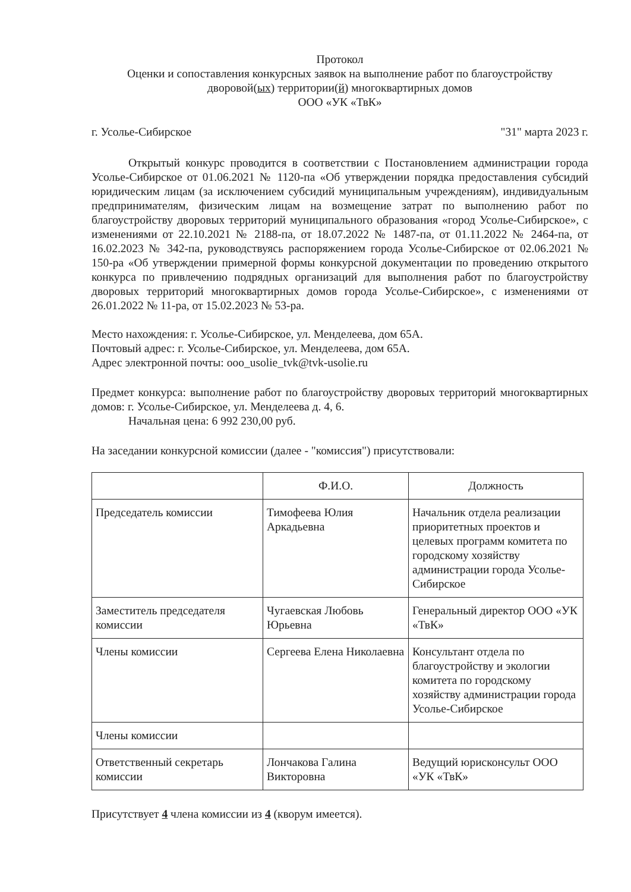Протокол
Оценки и сопоставления конкурсных заявок на выполнение работ по благоустройству
дворовой(ых) территории(й) многоквартирных домов
ООО «УК «ТвК»
г. Усолье-Сибирское "31" марта 2023 г.
Открытый конкурс проводится в соответствии с Постановлением администрации города Усолье-Сибирское от 01.06.2021 № 1120-па «Об утверждении порядка предоставления субсидий юридическим лицам (за исключением субсидий муниципальным учреждениям), индивидуальным предпринимателям, физическим лицам на возмещение затрат по выполнению работ по благоустройству дворовых территорий муниципального образования «город Усолье-Сибирское», с изменениями от 22.10.2021 № 2188-па, от 18.07.2022 № 1487-па, от 01.11.2022 № 2464-па, от 16.02.2023 № 342-па, руководствуясь распоряжением города Усолье-Сибирское от 02.06.2021 № 150-ра «Об утверждении примерной формы конкурсной документации по проведению открытого конкурса по привлечению подрядных организаций для выполнения работ по благоустройству дворовых территорий многоквартирных домов города Усолье-Сибирское», с изменениями от 26.01.2022 № 11-ра, от 15.02.2023 № 53-ра.
Место нахождения: г. Усолье-Сибирское, ул. Менделеева, дом 65А.
Почтовый адрес: г. Усолье-Сибирское, ул. Менделеева, дом 65А.
Адрес электронной почты: ooo_usolie_tvk@tvk-usolie.ru
Предмет конкурса: выполнение работ по благоустройству дворовых территорий многоквартирных домов: г. Усолье-Сибирское, ул. Менделеева д. 4, 6.
Начальная цена: 6 992 230,00 руб.
На заседании конкурсной комиссии (далее - "комиссия") присутствовали:
| | Ф.И.О. | Должность |
| --- | --- | --- |
| Председатель комиссии | Тимофеева Юлия Аркадьевна | Начальник отдела реализации приоритетных проектов и целевых программ комитета по городскому хозяйству администрации города Усолье-Сибирское |
| Заместитель председателя комиссии | Чугаевская Любовь Юрьевна | Генеральный директор ООО «УК «ТвК» |
| Члены комиссии | Сергеева Елена Николаевна | Консультант отдела по благоустройству и экологии комитета по городскому хозяйству администрации города Усолье-Сибирское |
| Члены комиссии | | |
| Ответственный секретарь комиссии | Лончакова Галина Викторовна | Ведущий юрисконсульт ООО «УК «ТвК» |
Присутствует 4 члена комиссии из 4 (кворум имеется).